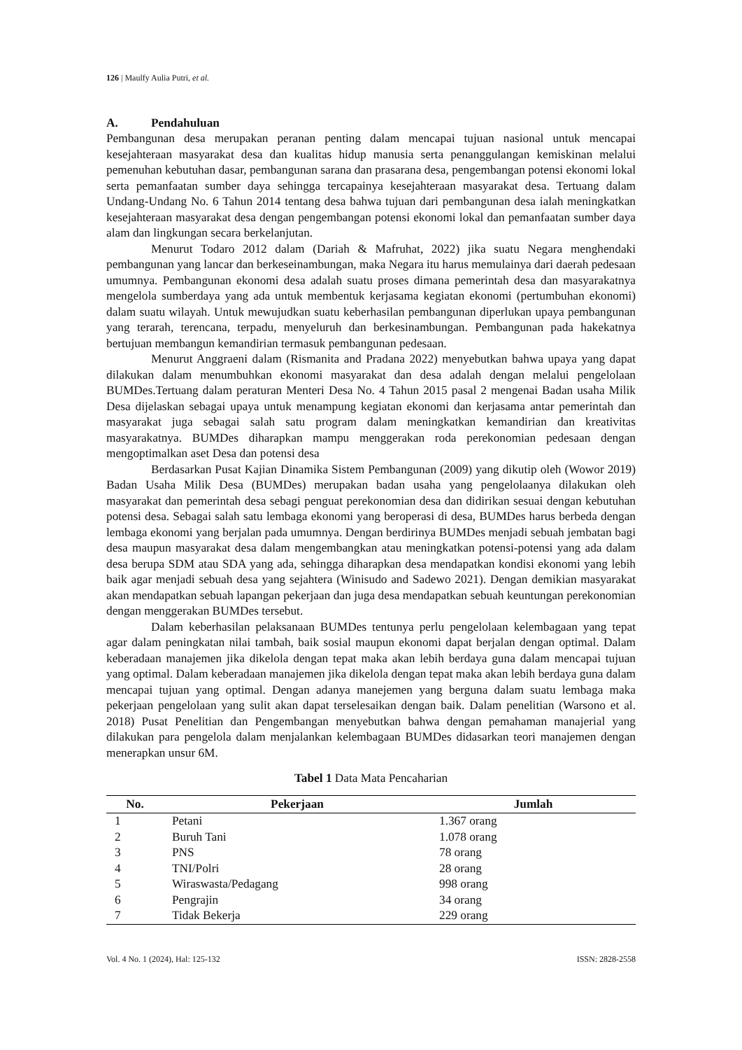126 | Maulfy Aulia Putri, et al.
A. Pendahuluan
Pembangunan desa merupakan peranan penting dalam mencapai tujuan nasional untuk mencapai kesejahteraan masyarakat desa dan kualitas hidup manusia serta penanggulangan kemiskinan melalui pemenuhan kebutuhan dasar, pembangunan sarana dan prasarana desa, pengembangan potensi ekonomi lokal serta pemanfaatan sumber daya sehingga tercapainya kesejahteraan masyarakat desa. Tertuang dalam Undang-Undang No. 6 Tahun 2014 tentang desa bahwa tujuan dari pembangunan desa ialah meningkatkan kesejahteraan masyarakat desa dengan pengembangan potensi ekonomi lokal dan pemanfaatan sumber daya alam dan lingkungan secara berkelanjutan.
Menurut Todaro 2012 dalam (Dariah & Mafruhat, 2022) jika suatu Negara menghendaki pembangunan yang lancar dan berkeseinambungan, maka Negara itu harus memulainya dari daerah pedesaan umumnya. Pembangunan ekonomi desa adalah suatu proses dimana pemerintah desa dan masyarakatnya mengelola sumberdaya yang ada untuk membentuk kerjasama kegiatan ekonomi (pertumbuhan ekonomi) dalam suatu wilayah. Untuk mewujudkan suatu keberhasilan pembangunan diperlukan upaya pembangunan yang terarah, terencana, terpadu, menyeluruh dan berkesinambungan. Pembangunan pada hakekatnya bertujuan membangun kemandirian termasuk pembangunan pedesaan.
Menurut Anggraeni dalam (Rismanita and Pradana 2022) menyebutkan bahwa upaya yang dapat dilakukan dalam menumbuhkan ekonomi masyarakat dan desa adalah dengan melalui pengelolaan BUMDes.Tertuang dalam peraturan Menteri Desa No. 4 Tahun 2015 pasal 2 mengenai Badan usaha Milik Desa dijelaskan sebagai upaya untuk menampung kegiatan ekonomi dan kerjasama antar pemerintah dan masyarakat juga sebagai salah satu program dalam meningkatkan kemandirian dan kreativitas masyarakatnya. BUMDes diharapkan mampu menggerakan roda perekonomian pedesaan dengan mengoptimalkan aset Desa dan potensi desa
Berdasarkan Pusat Kajian Dinamika Sistem Pembangunan (2009) yang dikutip oleh (Wowor 2019) Badan Usaha Milik Desa (BUMDes) merupakan badan usaha yang pengelolaanya dilakukan oleh masyarakat dan pemerintah desa sebagi penguat perekonomian desa dan didirikan sesuai dengan kebutuhan potensi desa. Sebagai salah satu lembaga ekonomi yang beroperasi di desa, BUMDes harus berbeda dengan lembaga ekonomi yang berjalan pada umumnya. Dengan berdirinya BUMDes menjadi sebuah jembatan bagi desa maupun masyarakat desa dalam mengembangkan atau meningkatkan potensi-potensi yang ada dalam desa berupa SDM atau SDA yang ada, sehingga diharapkan desa mendapatkan kondisi ekonomi yang lebih baik agar menjadi sebuah desa yang sejahtera (Winisudo and Sadewo 2021). Dengan demikian masyarakat akan mendapatkan sebuah lapangan pekerjaan dan juga desa mendapatkan sebuah keuntungan perekonomian dengan menggerakan BUMDes tersebut.
Dalam keberhasilan pelaksanaan BUMDes tentunya perlu pengelolaan kelembagaan yang tepat agar dalam peningkatan nilai tambah, baik sosial maupun ekonomi dapat berjalan dengan optimal. Dalam keberadaan manajemen jika dikelola dengan tepat maka akan lebih berdaya guna dalam mencapai tujuan yang optimal. Dalam keberadaan manajemen jika dikelola dengan tepat maka akan lebih berdaya guna dalam mencapai tujuan yang optimal. Dengan adanya manejemen yang berguna dalam suatu lembaga maka pekerjaan pengelolaan yang sulit akan dapat terselesaikan dengan baik. Dalam penelitian (Warsono et al. 2018) Pusat Penelitian dan Pengembangan menyebutkan bahwa dengan pemahaman manajerial yang dilakukan para pengelola dalam menjalankan kelembagaan BUMDes didasarkan teori manajemen dengan menerapkan unsur 6M.
Tabel 1 Data Mata Pencaharian
| No. | Pekerjaan | Jumlah |
| --- | --- | --- |
| 1 | Petani | 1.367 orang |
| 2 | Buruh Tani | 1.078 orang |
| 3 | PNS | 78 orang |
| 4 | TNI/Polri | 28 orang |
| 5 | Wiraswasta/Pedagang | 998 orang |
| 6 | Pengrajin | 34 orang |
| 7 | Tidak Bekerja | 229 orang |
Vol. 4 No. 1 (2024), Hal: 125-132 ISSN: 2828-2558